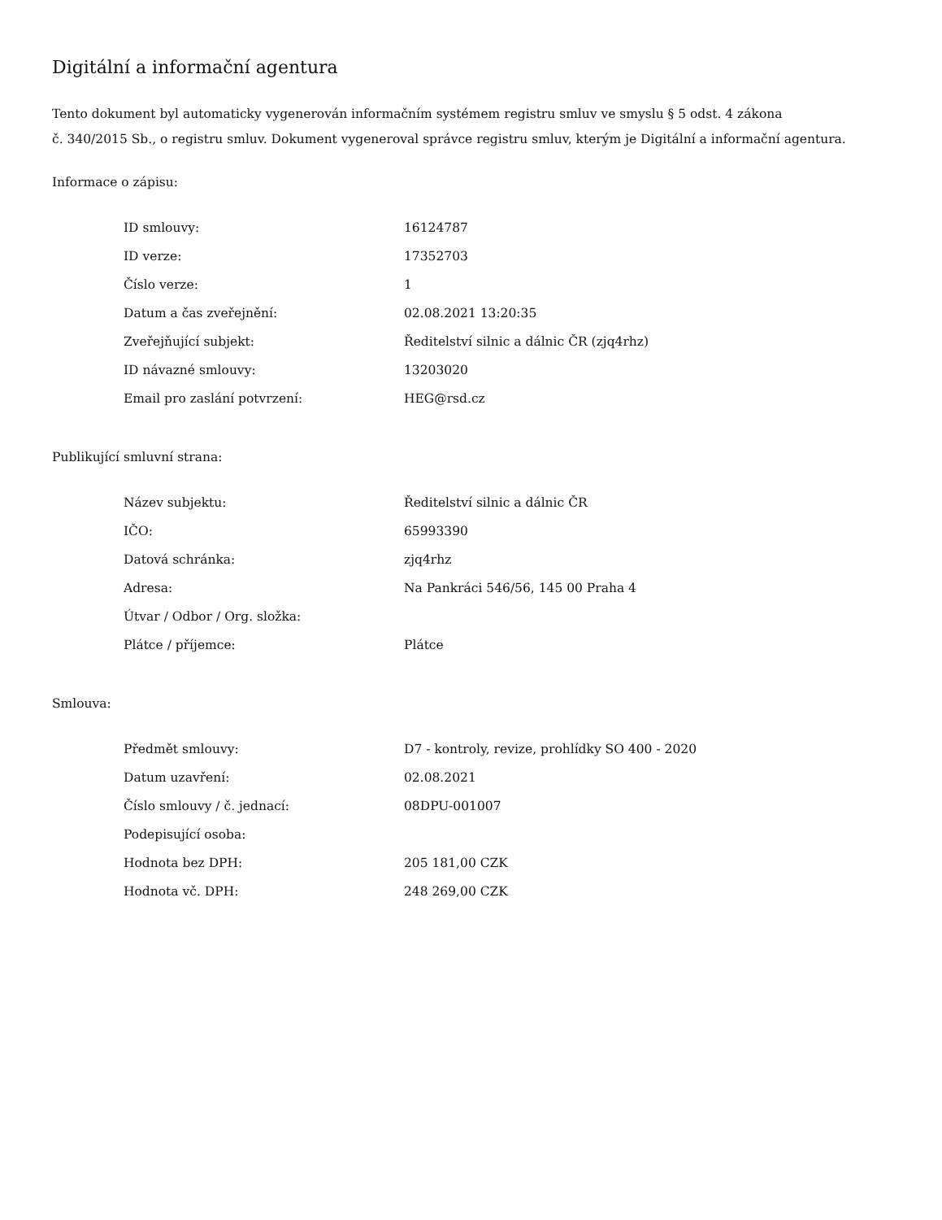Digitální a informační agentura
Tento dokument byl automaticky vygenerován informačním systémem registru smluv ve smyslu § 5 odst. 4 zákona
č. 340/2015 Sb., o registru smluv. Dokument vygeneroval správce registru smluv, kterým je Digitální a informační agentura.
Informace o zápisu:
| ID smlouvy: | 16124787 |
| ID verze: | 17352703 |
| Číslo verze: | 1 |
| Datum a čas zveřejnění: | 02.08.2021 13:20:35 |
| Zveřejňující subjekt: | Ředitelství silnic a dálnic ČR (zjq4rhz) |
| ID návazné smlouvy: | 13203020 |
| Email pro zaslání potvrzení: | HEG@rsd.cz |
Publikující smluvní strana:
| Název subjektu: | Ředitelství silnic a dálnic ČR |
| IČO: | 65993390 |
| Datová schránka: | zjq4rhz |
| Adresa: | Na Pankráci 546/56, 145 00 Praha 4 |
| Útvar / Odbor / Org. složka: | |
| Plátce / příjemce: | Plátce |
Smlouva:
| Předmět smlouvy: | D7 - kontroly, revize, prohlídky SO 400 - 2020 |
| Datum uzavření: | 02.08.2021 |
| Číslo smlouvy / č. jednací: | 08DPU-001007 |
| Podepisující osoba: | |
| Hodnota bez DPH: | 205 181,00 CZK |
| Hodnota vč. DPH: | 248 269,00 CZK |